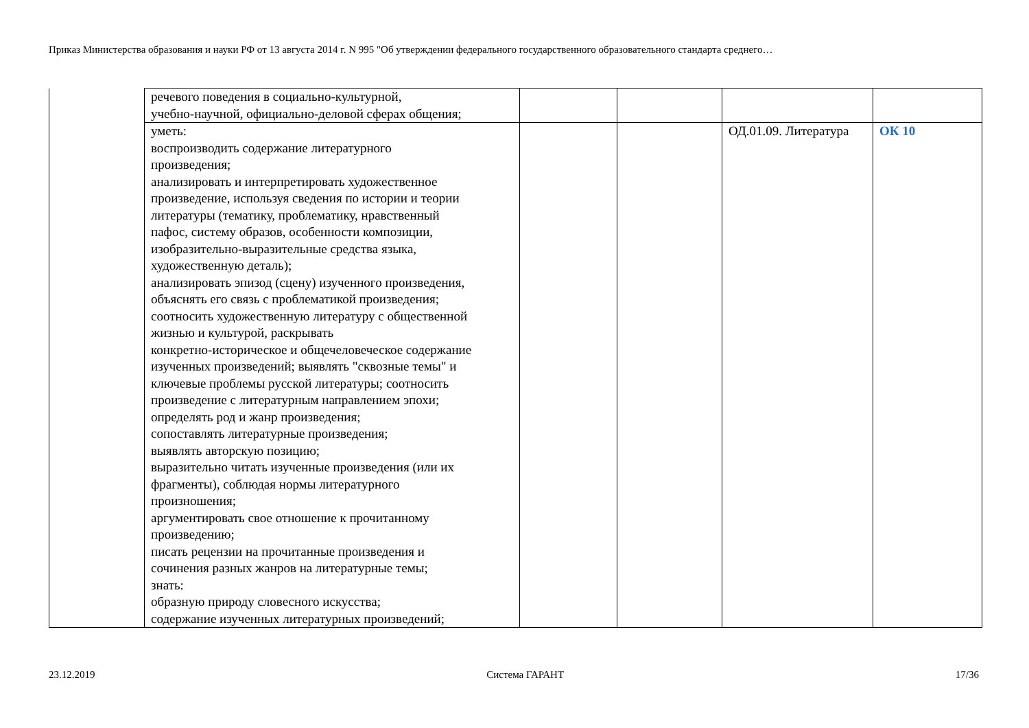Приказ Министерства образования и науки РФ от 13 августа 2014 г. N 995 "Об утверждении федерального государственного образовательного стандарта среднего…
| | речевого поведения в социально-культурной, учебно-научной, официально-деловой сферах общения; | | | | |
| | уметь: воспроизводить содержание литературного произведения; анализировать и интерпретировать художественное произведение, используя сведения по истории и теории литературы (тематику, проблематику, нравственный пафос, систему образов, особенности композиции, изобразительно-выразительные средства языка, художественную деталь); анализировать эпизод (сцену) изученного произведения, объяснять его связь с проблематикой произведения; соотносить художественную литературу с общественной жизнью и культурой, раскрывать конкретно-историческое и общечеловеческое содержание изученных произведений; выявлять "сквозные темы" и ключевые проблемы русской литературы; соотносить произведение с литературным направлением эпохи; определять род и жанр произведения; сопоставлять литературные произведения; выявлять авторскую позицию; выразительно читать изученные произведения (или их фрагменты), соблюдая нормы литературного произношения; аргументировать свое отношение к прочитанному произведению; писать рецензии на прочитанные произведения и сочинения разных жанров на литературные темы; знать: образную природу словесного искусства; содержание изученных литературных произведений; | | | ОД.01.09. Литература | ОК 10 |
23.12.2019 Система ГАРАНТ 17/36